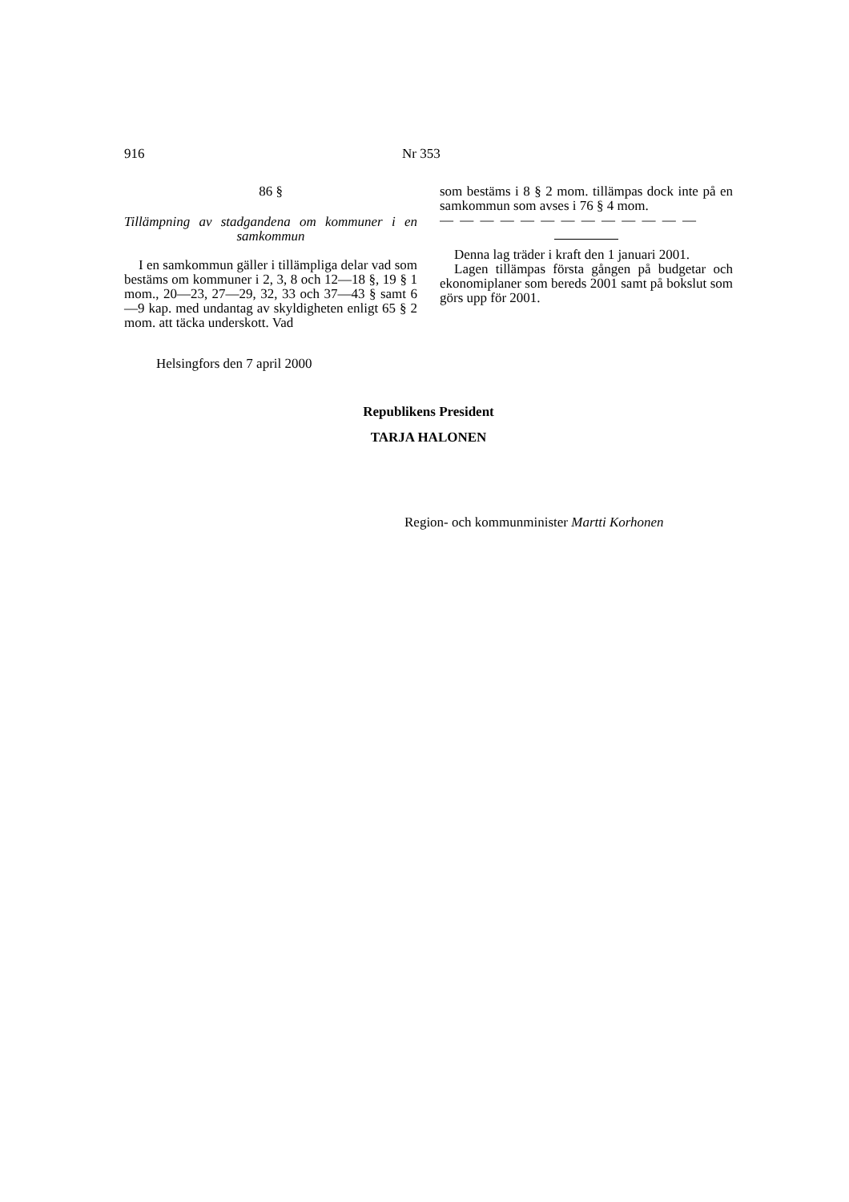916 Nr 353
86 §
Tillämpning av stadgandena om kommuner i en samkommun
I en samkommun gäller i tillämpliga delar vad som bestäms om kommuner i 2, 3, 8 och 12—18 §, 19 § 1 mom., 20—23, 27—29, 32, 33 och 37—43 § samt 6—9 kap. med undantag av skyldigheten enligt 65 § 2 mom. att täcka underskott. Vad
som bestäms i 8 § 2 mom. tillämpas dock inte på en samkommun som avses i 76 § 4 mom.
— — — — — — — — — — — — —
Denna lag träder i kraft den 1 januari 2001.
Lagen tillämpas första gången på budgetar och ekonomiplaner som bereds 2001 samt på bokslut som görs upp för 2001.
Helsingfors den 7 april 2000
Republikens President
TARJA HALONEN
Region- och kommunminister Martti Korhonen